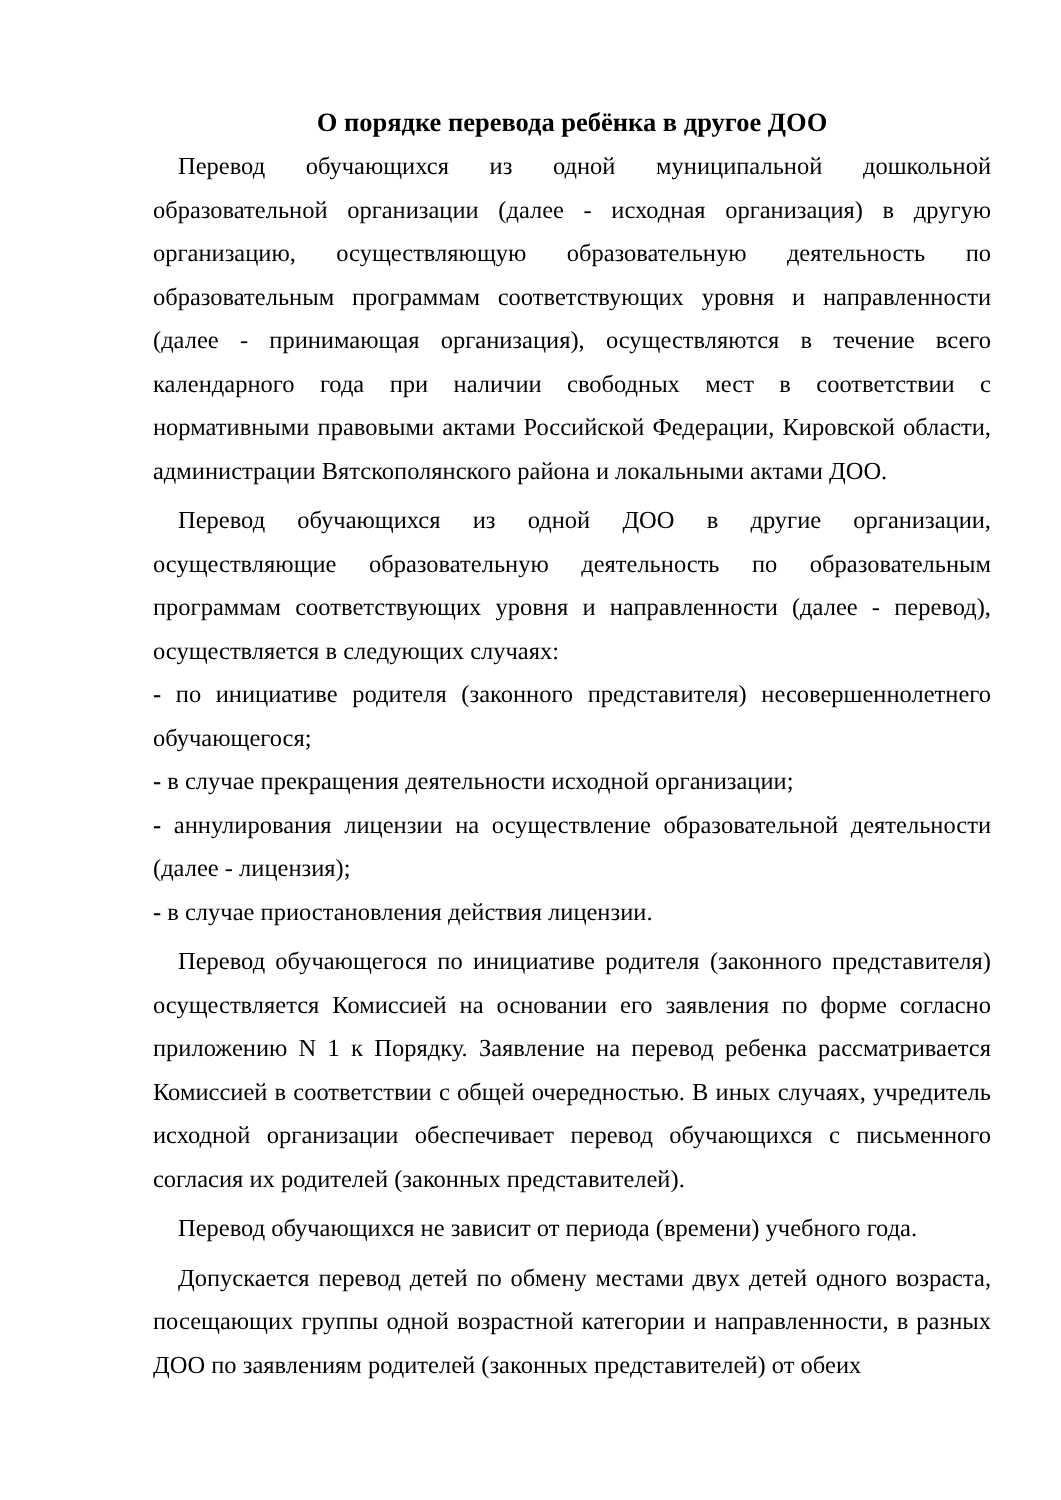О порядке перевода ребёнка в другое ДОО
Перевод обучающихся из одной муниципальной дошкольной образовательной организации (далее - исходная организация) в другую организацию, осуществляющую образовательную деятельность по образовательным программам соответствующих уровня и направленности (далее - принимающая организация), осуществляются в течение всего календарного года при наличии свободных мест в соответствии с нормативными правовыми актами Российской Федерации, Кировской области, администрации Вятскополянского района и локальными актами ДОО.
Перевод обучающихся из одной ДОО в другие организации, осуществляющие образовательную деятельность по образовательным программам соответствующих уровня и направленности (далее - перевод), осуществляется в следующих случаях:
- по инициативе родителя (законного представителя) несовершеннолетнего обучающегося;
- в случае прекращения деятельности исходной организации;
- аннулирования лицензии на осуществление образовательной деятельности (далее - лицензия);
- в случае приостановления действия лицензии.
Перевод обучающегося по инициативе родителя (законного представителя) осуществляется Комиссией на основании его заявления по форме согласно приложению N 1 к Порядку. Заявление на перевод ребенка рассматривается Комиссией в соответствии с общей очередностью. В иных случаях, учредитель исходной организации обеспечивает перевод обучающихся с письменного согласия их родителей (законных представителей).
Перевод обучающихся не зависит от периода (времени) учебного года.
Допускается перевод детей по обмену местами двух детей одного возраста, посещающих группы одной возрастной категории и направленности, в разных ДОО по заявлениям родителей (законных представителей) от обеих